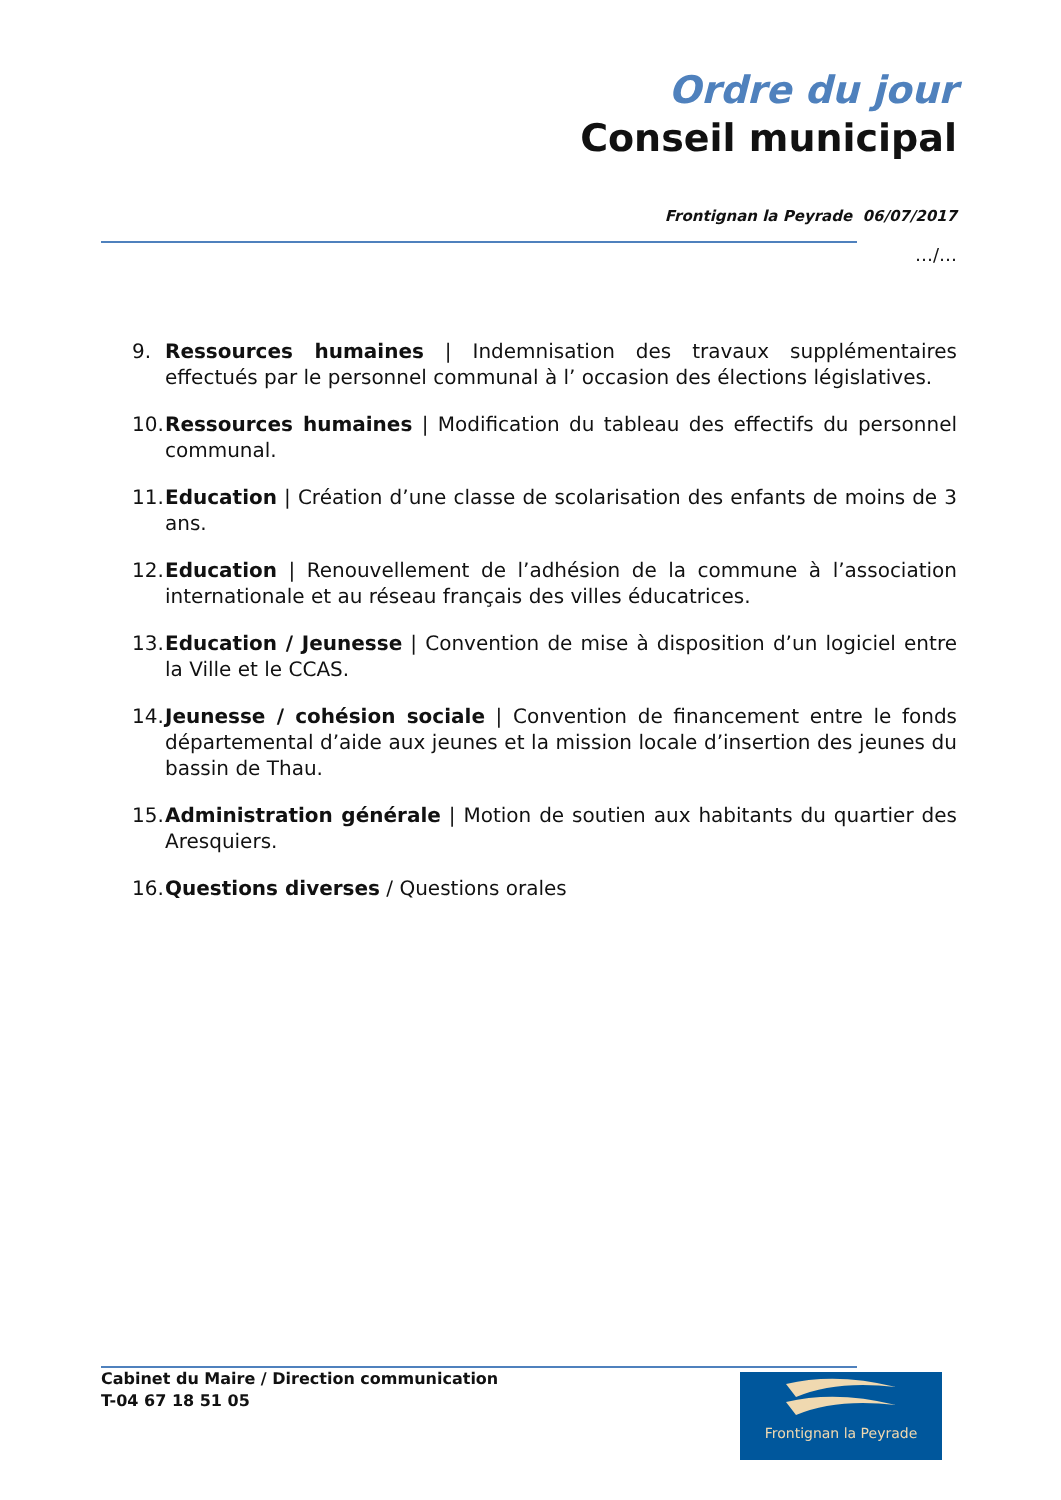Ordre du jour
Conseil municipal
Frontignan la Peyrade 06/07/2017
…/…
9. Ressources humaines | Indemnisation des travaux supplémentaires effectués par le personnel communal à l’ occasion des élections législatives.
10. Ressources humaines | Modification du tableau des effectifs du personnel communal.
11. Education | Création d’une classe de scolarisation des enfants de moins de 3 ans.
12. Education | Renouvellement de l’adhésion de la commune à l’association internationale et au réseau français des villes éducatrices.
13. Education / Jeunesse | Convention de mise à disposition d’un logiciel entre la Ville et le CCAS.
14. Jeunesse / cohésion sociale | Convention de financement entre le fonds départemental d’aide aux jeunes et la mission locale d’insertion des jeunes du bassin de Thau.
15. Administration générale | Motion de soutien aux habitants du quartier des Aresquiers.
16. Questions diverses / Questions orales
Cabinet du Maire / Direction communication
T-04 67 18 51 05
Frontignan la Peyrade